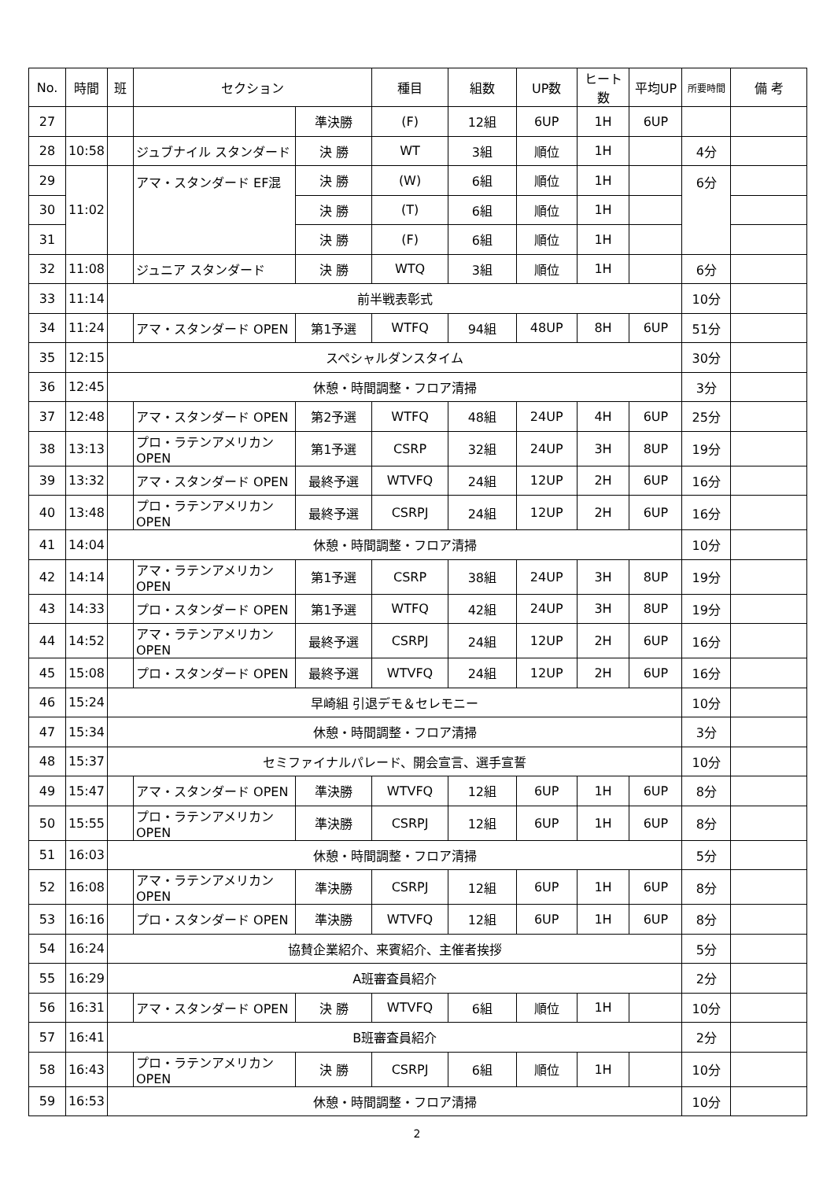| No. | 時間 | 班 | セクション | | 種目 | 組数 | UP数 | ヒート数 | 平均UP | 所要時間 | 備 考 |
| --- | --- | --- | --- | --- | --- | --- | --- | --- | --- | --- | --- |
| 27 | | | | 準決勝 | (F) | 12組 | 6UP | 1H | 6UP | | |
| 28 | 10:58 | | ジュブナイル スタンダード | 決 勝 | WT | 3組 | 順位 | 1H | | 4分 | |
| 29 | 11:02 | | アマ・スタンダード EF混 | 決 勝 | (W) | 6組 | 順位 | 1H | | 6分 | |
| 30 | | | | 決 勝 | (T) | 6組 | 順位 | 1H | | | |
| 31 | | | | 決 勝 | (F) | 6組 | 順位 | 1H | | | |
| 32 | 11:08 | | ジュニア スタンダード | 決 勝 | WTQ | 3組 | 順位 | 1H | | 6分 | |
| 33 | 11:14 | 前半戦表彰式 | | | | | | | | 10分 | |
| 34 | 11:24 | | アマ・スタンダード OPEN | 第1予選 | WTFQ | 94組 | 48UP | 8H | 6UP | 51分 | |
| 35 | 12:15 | スペシャルダンスタイム | | | | | | | | 30分 | |
| 36 | 12:45 | 休憩・時間調整・フロア清掃 | | | | | | | | 3分 | |
| 37 | 12:48 | | アマ・スタンダード OPEN | 第2予選 | WTFQ | 48組 | 24UP | 4H | 6UP | 25分 | |
| 38 | 13:13 | | プロ・ラテンアメリカン OPEN | 第1予選 | CSRP | 32組 | 24UP | 3H | 8UP | 19分 | |
| 39 | 13:32 | | アマ・スタンダード OPEN | 最終予選 | WTVFQ | 24組 | 12UP | 2H | 6UP | 16分 | |
| 40 | 13:48 | | プロ・ラテンアメリカン OPEN | 最終予選 | CSRPJ | 24組 | 12UP | 2H | 6UP | 16分 | |
| 41 | 14:04 | 休憩・時間調整・フロア清掃 | | | | | | | | 10分 | |
| 42 | 14:14 | | アマ・ラテンアメリカン OPEN | 第1予選 | CSRP | 38組 | 24UP | 3H | 8UP | 19分 | |
| 43 | 14:33 | | プロ・スタンダード OPEN | 第1予選 | WTFQ | 42組 | 24UP | 3H | 8UP | 19分 | |
| 44 | 14:52 | | アマ・ラテンアメリカン OPEN | 最終予選 | CSRPJ | 24組 | 12UP | 2H | 6UP | 16分 | |
| 45 | 15:08 | | プロ・スタンダード OPEN | 最終予選 | WTVFQ | 24組 | 12UP | 2H | 6UP | 16分 | |
| 46 | 15:24 | 早崎組 引退デモ＆セレモニー | | | | | | | | 10分 | |
| 47 | 15:34 | 休憩・時間調整・フロア清掃 | | | | | | | | 3分 | |
| 48 | 15:37 | セミファイナルパレード、開会宣言、選手宣誓 | | | | | | | | 10分 | |
| 49 | 15:47 | | アマ・スタンダード OPEN | 準決勝 | WTVFQ | 12組 | 6UP | 1H | 6UP | 8分 | |
| 50 | 15:55 | | プロ・ラテンアメリカン OPEN | 準決勝 | CSRPJ | 12組 | 6UP | 1H | 6UP | 8分 | |
| 51 | 16:03 | 休憩・時間調整・フロア清掃 | | | | | | | | 5分 | |
| 52 | 16:08 | | アマ・ラテンアメリカン OPEN | 準決勝 | CSRPJ | 12組 | 6UP | 1H | 6UP | 8分 | |
| 53 | 16:16 | | プロ・スタンダード OPEN | 準決勝 | WTVFQ | 12組 | 6UP | 1H | 6UP | 8分 | |
| 54 | 16:24 | 協賛企業紹介、来賓紹介、主催者挨拶 | | | | | | | | 5分 | |
| 55 | 16:29 | A班審査員紹介 | | | | | | | | 2分 | |
| 56 | 16:31 | | アマ・スタンダード OPEN | 決 勝 | WTVFQ | 6組 | 順位 | 1H | | 10分 | |
| 57 | 16:41 | B班審査員紹介 | | | | | | | | 2分 | |
| 58 | 16:43 | | プロ・ラテンアメリカン OPEN | 決 勝 | CSRPJ | 6組 | 順位 | 1H | | 10分 | |
| 59 | 16:53 | 休憩・時間調整・フロア清掃 | | | | | | | | 10分 | |
2